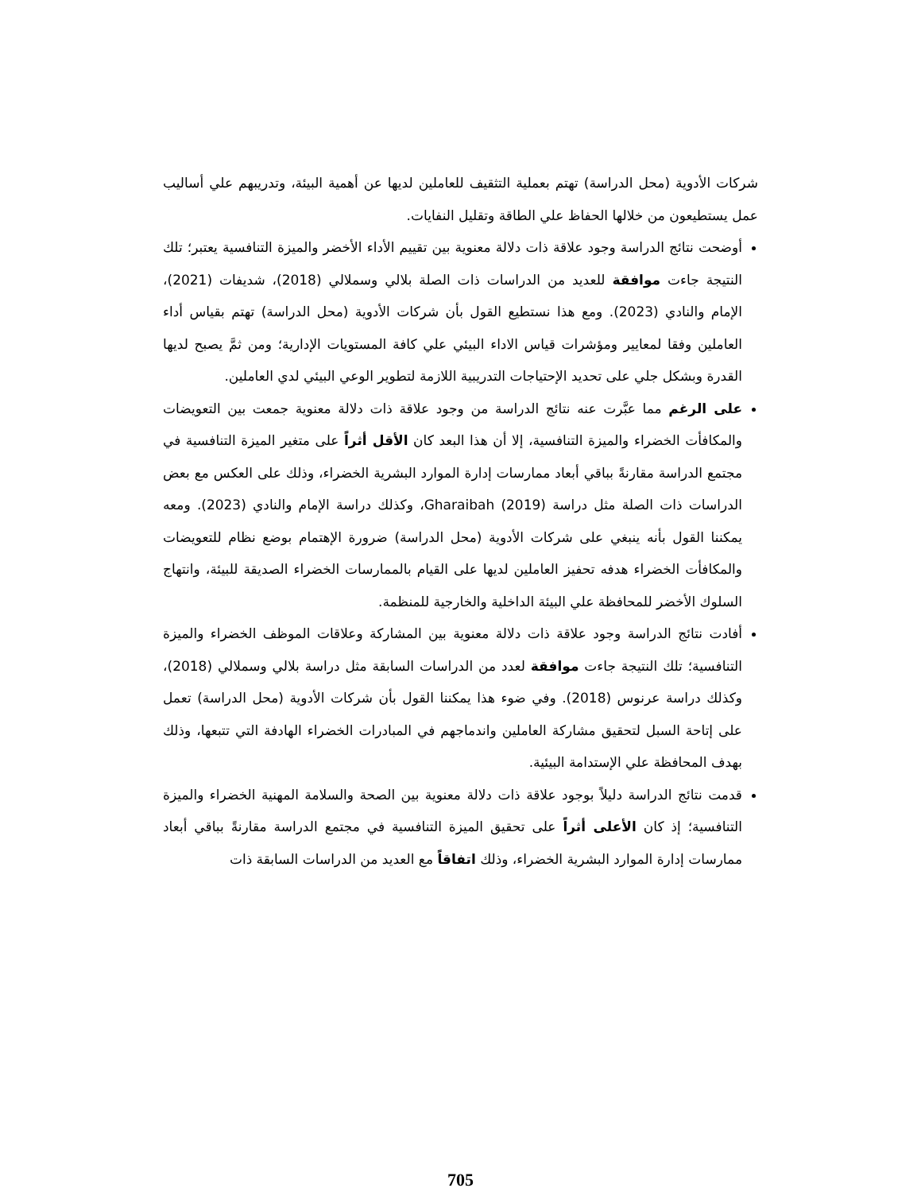شركات الأدوية (محل الدراسة) تهتم بعملية التثقيف للعاملين لديها عن أهمية البيئة، وتدريبهم علي أساليب عمل يستطيعون من خلالها الحفاظ علي الطاقة وتقليل النفايات.
أوضحت نتائج الدراسة وجود علاقة ذات دلالة معنوية بين تقييم الأداء الأخضر والميزة التنافسية يعتبر؛ تلك النتيجة جاءت موافقة للعديد من الدراسات ذات الصلة بلالي وسملالي (2018)، شديفات (2021)، الإمام والنادي (2023). ومع هذا نستطيع القول بأن شركات الأدوية (محل الدراسة) تهتم بقياس أداء العاملين وفقا لمعايير ومؤشرات قياس الاداء البيئي علي كافة المستويات الإدارية؛ ومن ثمَّ يصبح لديها القدرة وبشكل جلي على تحديد الإحتياجات التدريبية اللازمة لتطوير الوعي البيئي لدي العاملين.
على الرغم مما عبَّرت عنه نتائج الدراسة من وجود علاقة ذات دلالة معنوية جمعت بين التعويضات والمكافأت الخضراء والميزة التنافسية، إلا أن هذا البعد كان الأقل أثراً على متغير الميزة التنافسية في مجتمع الدراسة مقارنةً بباقي أبعاد ممارسات إدارة الموارد البشرية الخضراء، وذلك على العكس مع بعض الدراسات ذات الصلة مثل دراسة (Gharaibah (2019، وكذلك دراسة الإمام والنادي (2023). ومعه يمكننا القول بأنه ينبغي على شركات الأدوية (محل الدراسة) ضرورة الإهتمام بوضع نظام للتعويضات والمكافأت الخضراء هدفه تحفيز العاملين لديها على القيام بالممارسات الخضراء الصديقة للبيئة، وانتهاج السلوك الأخضر للمحافظة علي البيئة الداخلية والخارجية للمنظمة.
أفادت نتائج الدراسة وجود علاقة ذات دلالة معنوية بين المشاركة وعلاقات الموظف الخضراء والميزة التنافسية؛ تلك النتيجة جاءت موافقة لعدد من الدراسات السابقة مثل دراسة بلالي وسملالي (2018)، وكذلك دراسة عرنوس (2018). وفي ضوء هذا يمكننا القول بأن شركات الأدوية (محل الدراسة) تعمل على إتاحة السبل لتحقيق مشاركة العاملين واندماجهم في المبادرات الخضراء الهادفة التي تتبعها، وذلك بهدف المحافظة علي الإستدامة البيئية.
قدمت نتائج الدراسة دليلاً بوجود علاقة ذات دلالة معنوية بين الصحة والسلامة المهنية الخضراء والميزة التنافسية؛ إذ كان الأعلى أثراً على تحقيق الميزة التنافسية في مجتمع الدراسة مقارنةً بباقي أبعاد ممارسات إدارة الموارد البشرية الخضراء، وذلك اتفاقاً مع العديد من الدراسات السابقة ذات
705